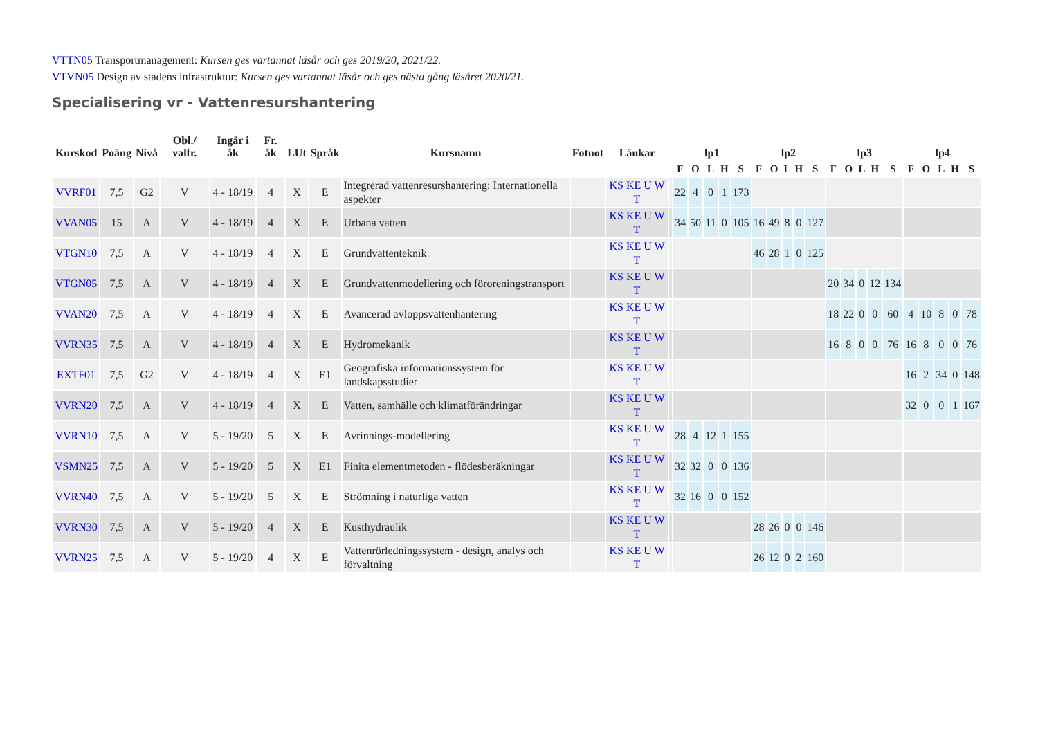VTTN05 Transportmanagement: Kursen ges vartannat läsår och ges 2019/20, 2021/22.
VTVN05 Design av stadens infrastruktur: Kursen ges vartannat läsår och ges nästa gång läsåret 2020/21.
Specialisering vr - Vattenresurshantering
| Kurskod | Poäng | Nivå | Obl./ valfr. | Ingår i åk | Fr. åk | LUt | Språk | Kursnamn | Fotnot | Länkar | | lp1 | | | | | lp2 | | | | | lp3 | | | | | lp4 | | | | |
| --- | --- | --- | --- | --- | --- | --- | --- | --- | --- | --- | --- | --- | --- | --- | --- | --- | --- | --- | --- | --- | --- | --- | --- | --- | --- | --- | --- | --- | --- | --- | --- |
| | | | | | | | | | | | | F | O | L | H | S | F | O | L | H | S | F | O | L | H | S | F | O | L | H | S |
| VVRF01 | 7,5 | G2 | V | 4 - 18/19 | 4 | X | E | Integrerad vattenresurshantering: Internationella aspekter | | KS KE U W T | | 22 | 4 | 0 | 1 | 173 | | | | | | | | | | | | | | | |
| VVAN05 | 15 | A | V | 4 - 18/19 | 4 | X | E | Urbana vatten | | KS KE U W T | | 34 | 50 | 11 | 0 | 105 | 16 | 49 | 8 | 0 | 127 | | | | | | | | | | |
| VTGN10 | 7,5 | A | V | 4 - 18/19 | 4 | X | E | Grundvattenteknik | | KS KE U W T | | | | | | | 46 | 28 | 1 | 0 | 125 | | | | | | | | | | |
| VTGN05 | 7,5 | A | V | 4 - 18/19 | 4 | X | E | Grundvattenmodellering och föroreningstransport | | KS KE U W T | | | | | | | | | | | | 20 | 34 | 0 | 12 | 134 | | | | | |
| VVAN20 | 7,5 | A | V | 4 - 18/19 | 4 | X | E | Avancerad avloppsvattenhantering | | KS KE U W T | | | | | | | | | | | | 18 | 22 | 0 | 0 | 60 | 4 | 10 | 8 | 0 | 78 |
| VVRN35 | 7,5 | A | V | 4 - 18/19 | 4 | X | E | Hydromekanik | | KS KE U W T | | | | | | | | | | | | 16 | 8 | 0 | 0 | 76 | 16 | 8 | 0 | 0 | 76 |
| EXTF01 | 7,5 | G2 | V | 4 - 18/19 | 4 | X | E1 | Geografiska informationssystem för landskapsstudier | | KS KE U W T | | | | | | | | | | | | | | | | | 16 | 2 | 34 | 0 | 148 |
| VVRN20 | 7,5 | A | V | 4 - 18/19 | 4 | X | E | Vatten, samhälle och klimatförändringar | | KS KE U W T | | | | | | | | | | | | | | | | | 32 | 0 | 0 | 1 | 167 |
| VVRN10 | 7,5 | A | V | 5 - 19/20 | 5 | X | E | Avrinnings-modellering | | KS KE U W T | | 28 | 4 | 12 | 1 | 155 | | | | | | | | | | | | | | | |
| VSMN25 | 7,5 | A | V | 5 - 19/20 | 5 | X | E1 | Finita elementmetoden - flödesberäkningar | | KS KE U W T | | 32 | 32 | 0 | 0 | 136 | | | | | | | | | | | | | | | |
| VVRN40 | 7,5 | A | V | 5 - 19/20 | 5 | X | E | Strömning i naturliga vatten | | KS KE U W T | | 32 | 16 | 0 | 0 | 152 | | | | | | | | | | | | | | | |
| VVRN30 | 7,5 | A | V | 5 - 19/20 | 4 | X | E | Kusthydraulik | | KS KE U W T | | | | | | | 28 | 26 | 0 | 0 | 146 | | | | | | | | | | |
| VVRN25 | 7,5 | A | V | 5 - 19/20 | 4 | X | E | Vattenrörledningssystem - design, analys och förvaltning | | KS KE U W T | | | | | | | 26 | 12 | 0 | 2 | 160 | | | | | | | | | | |